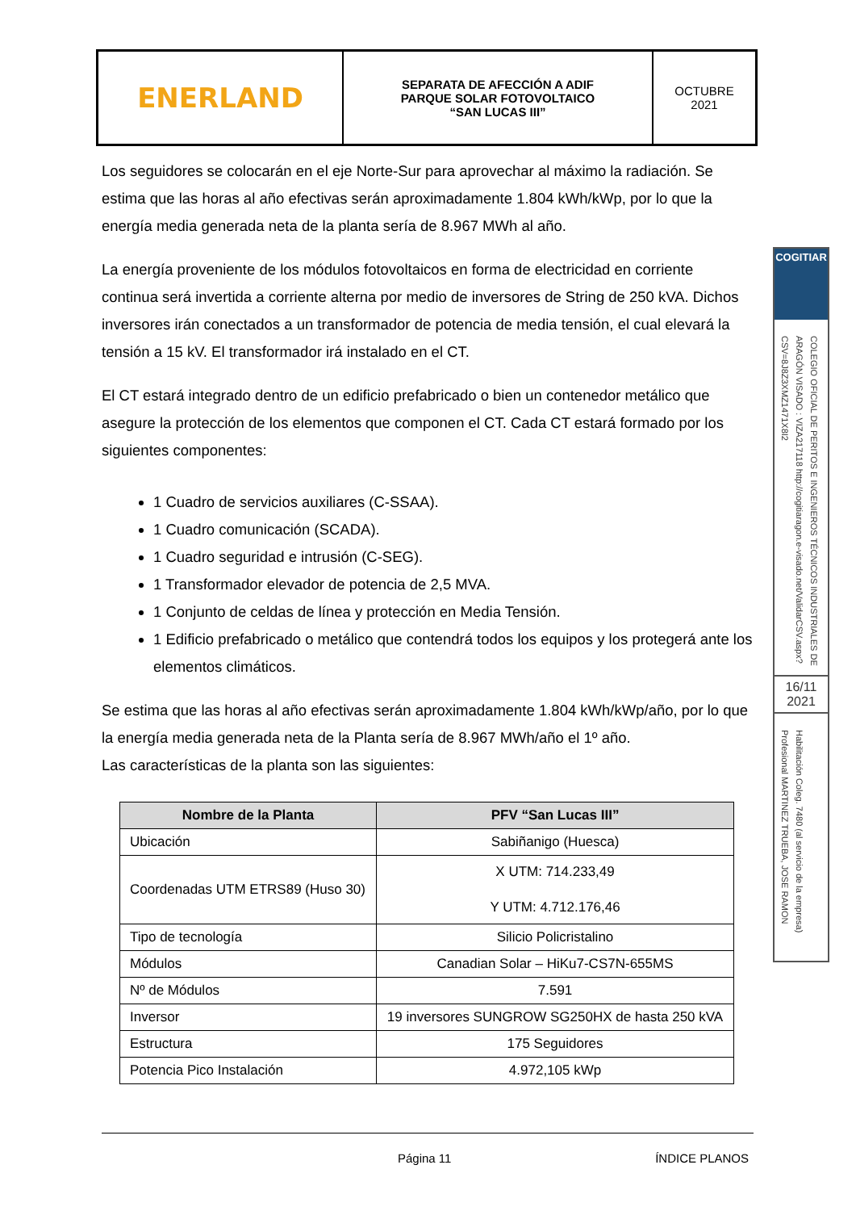| ENERLAND | SEPARATA DE AFECCIÓN A ADIF PARQUE SOLAR FOTOVOLTAICO “SAN LUCAS III” | OCTUBRE 2021 |
Los seguidores se colocarán en el eje Norte-Sur para aprovechar al máximo la radiación. Se estima que las horas al año efectivas serán aproximadamente 1.804 kWh/kWp, por lo que la energía media generada neta de la planta sería de 8.967 MWh al año.
La energía proveniente de los módulos fotovoltaicos en forma de electricidad en corriente continua será invertida a corriente alterna por medio de inversores de String de 250 kVA. Dichos inversores irán conectados a un transformador de potencia de media tensión, el cual elevará la tensión a 15 kV. El transformador irá instalado en el CT.
El CT estará integrado dentro de un edificio prefabricado o bien un contenedor metálico que asegure la protección de los elementos que componen el CT. Cada CT estará formado por los siguientes componentes:
1 Cuadro de servicios auxiliares (C-SSAA).
1 Cuadro comunicación (SCADA).
1 Cuadro seguridad e intrusión (C-SEG).
1 Transformador elevador de potencia de 2,5 MVA.
1 Conjunto de celdas de línea y protección en Media Tensión.
1 Edificio prefabricado o metálico que contendrá todos los equipos y los protegerá ante los elementos climáticos.
Se estima que las horas al año efectivas serán aproximadamente 1.804 kWh/kWp/año, por lo que la energía media generada neta de la Planta sería de 8.967 MWh/año el 1º año.
Las características de la planta son las siguientes:
| Nombre de la Planta | PFV “San Lucas III” |
| --- | --- |
| Ubicación | Sabiñanigo (Huesca) |
| Coordenadas UTM ETRS89 (Huso 30) | X UTM: 714.233,49 Y UTM: 4.712.176,46 |
| Tipo de tecnología | Silicio Policristalino |
| Módulos | Canadian Solar – HiKu7-CS7N-655MS |
| Nº de Módulos | 7.591 |
| Inversor | 19 inversores SUNGROW SG250HX de hasta 250 kVA |
| Estructura | 175 Seguidores |
| Potencia Pico Instalación | 4.972,105 kWp |
Página 11 ÍNDICE PLANOS
COGITIAR
COLEGIO OFICIAL DE PERITOS E INGENIEROS TÉCNICOS INDUSTRIALES DE ARAGÓN VISADO : VIZA217118 http://cogitiaragon.e-visado.net/ValidarCSV.aspx?CSV=8J8Z3XMZ1471X8I2
16/11
2021
Habilitación Coleg. 7480 (al servicio de la empresa) Profesional MARTINEZ TRUEBA, JOSE RAMON